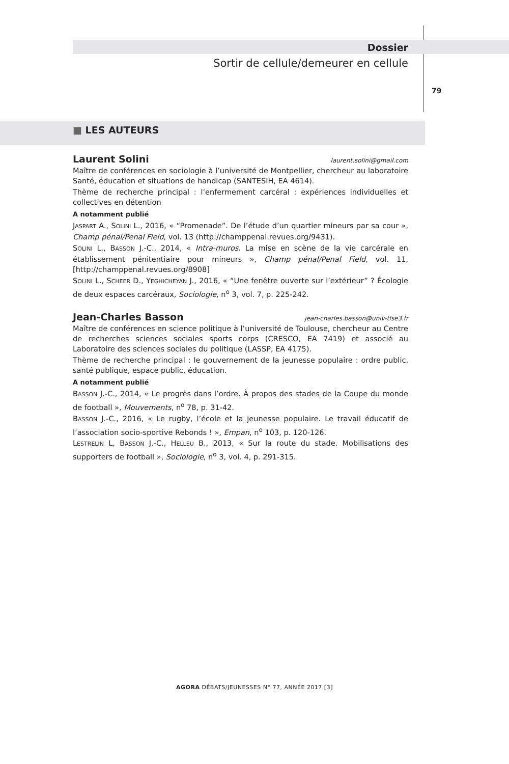Dossier
Sortir de cellule/demeurer en cellule
79
■ LES AUTEURS
Laurent Solini laurent.solini@gmail.com
Maître de conférences en sociologie à l’université de Montpellier, chercheur au laboratoire Santé, éducation et situations de handicap (SANTESIH, EA 4614).
Thème de recherche principal : l’enfermement carcéral : expériences individuelles et collectives en détention
A notamment publié
JASPART A., SOLINI L., 2016, « “Promenade”. De l’étude d’un quartier mineurs par sa cour », Champ pénal/Penal Field, vol. 13 (http://champpenal.revues.org/9431).
SOLINI L., BASSON J.-C., 2014, « Intra-muros. La mise en scène de la vie carcérale en établissement pénitentiaire pour mineurs », Champ pénal/Penal Field, vol. 11, [http://champpenal.revues.org/8908]
SOLINI L., SCHEER D., YEGHICHEYAN J., 2016, « “Une fenêtre ouverte sur l’extérieur” ? Écologie de deux espaces carcéraux, Sociologie, n<sup>o</sup> 3, vol. 7, p. 225-242.
Jean-Charles Basson jean-charles.basson@univ-tlse3.fr
Maître de conférences en science politique à l’université de Toulouse, chercheur au Centre de recherches sciences sociales sports corps (CRESCO, EA 7419) et associé au Laboratoire des sciences sociales du politique (LASSP, EA 4175).
Thème de recherche principal : le gouvernement de la jeunesse populaire : ordre public, santé publique, espace public, éducation.
A notamment publié
BASSON J.-C., 2014, « Le progrès dans l’ordre. À propos des stades de la Coupe du monde de football », Mouvements, n<sup>o</sup> 78, p. 31-42.
BASSON J.-C., 2016, « Le rugby, l’école et la jeunesse populaire. Le travail éducatif de l’association socio-sportive Rebonds ! », Empan, n<sup>o</sup> 103, p. 120-126.
LESTRELIN L, BASSON J.-C., HELLEU B., 2013, « Sur la route du stade. Mobilisations des supporters de football », Sociologie, n<sup>o</sup> 3, vol. 4, p. 291-315.
AGORA DÉBATS/JEUNESSES N° 77, ANNÉE 2017 [3]